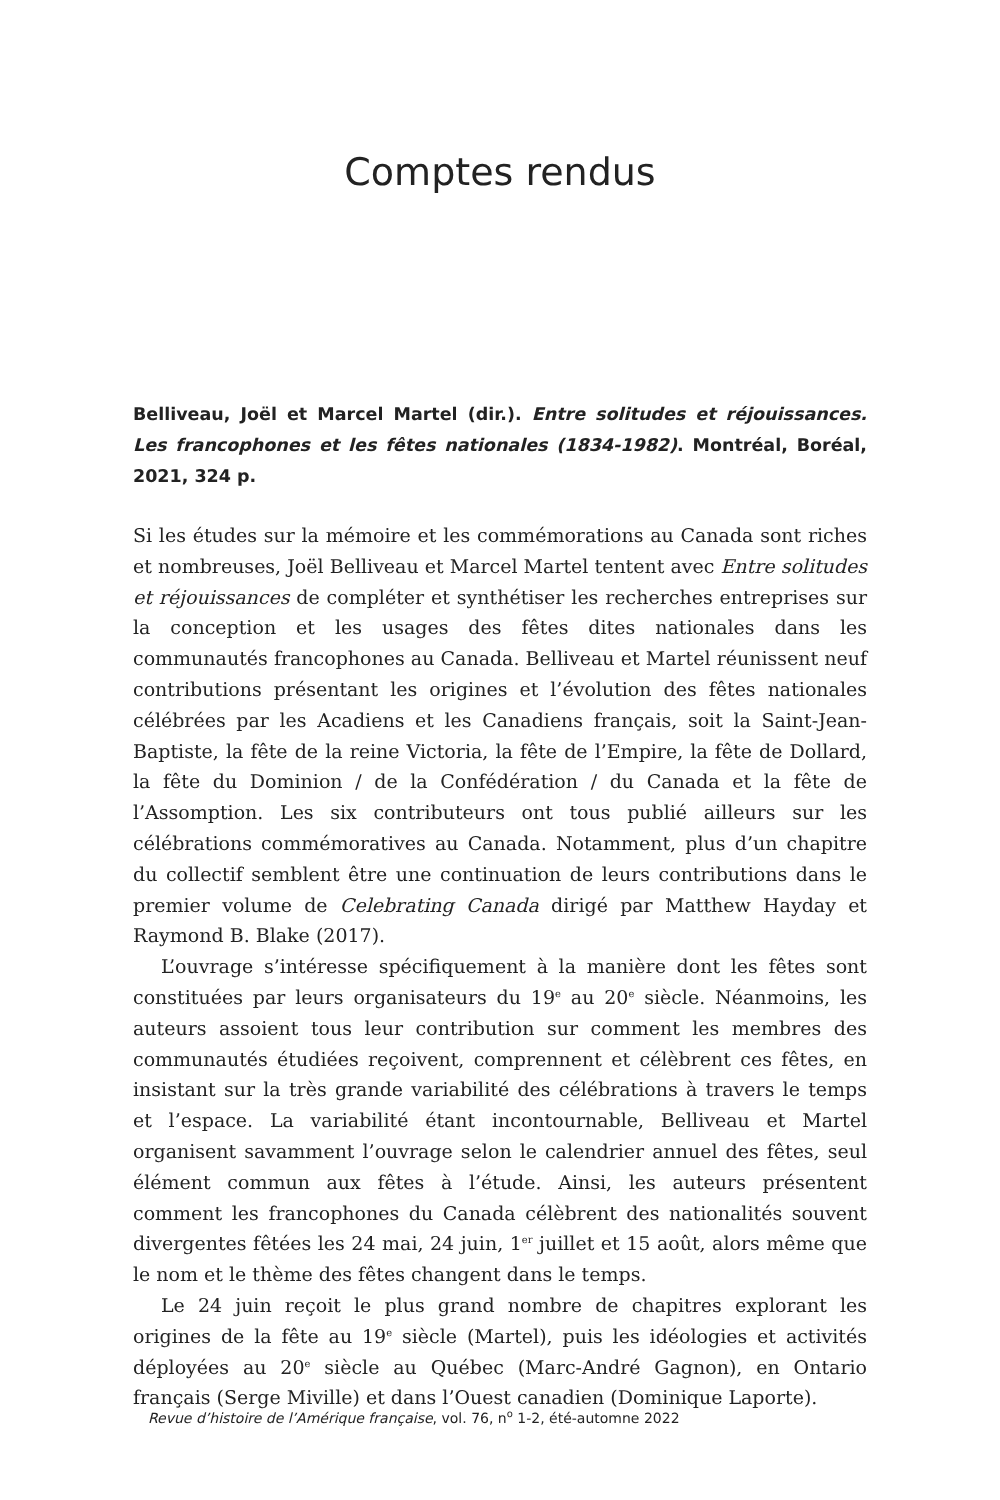Comptes rendus
Belliveau, Joël et Marcel Martel (dir.). Entre solitudes et réjouissances. Les francophones et les fêtes nationales (1834-1982). Montréal, Boréal, 2021, 324 p.
Si les études sur la mémoire et les commémorations au Canada sont riches et nombreuses, Joël Belliveau et Marcel Martel tentent avec Entre solitudes et réjouissances de compléter et synthétiser les recherches entreprises sur la conception et les usages des fêtes dites nationales dans les communautés francophones au Canada. Belliveau et Martel réunissent neuf contributions présentant les origines et l’évolution des fêtes nationales célébrées par les Acadiens et les Canadiens français, soit la Saint-Jean-Baptiste, la fête de la reine Victoria, la fête de l’Empire, la fête de Dollard, la fête du Dominion / de la Confédération / du Canada et la fête de l’Assomption. Les six contributeurs ont tous publié ailleurs sur les célébrations commémoratives au Canada. Notamment, plus d’un chapitre du collectif semblent être une continuation de leurs contributions dans le premier volume de Celebrating Canada dirigé par Matthew Hayday et Raymond B. Blake (2017).
L’ouvrage s’intéresse spécifiquement à la manière dont les fêtes sont constituées par leurs organisateurs du 19<sup>e</sup> au 20<sup>e</sup> siècle. Néanmoins, les auteurs assoient tous leur contribution sur comment les membres des communautés étudiées reçoivent, comprennent et célèbrent ces fêtes, en insistant sur la très grande variabilité des célébrations à travers le temps et l’espace. La variabilité étant incontournable, Belliveau et Martel organisent savamment l’ouvrage selon le calendrier annuel des fêtes, seul élément commun aux fêtes à l’étude. Ainsi, les auteurs présentent comment les francophones du Canada célèbrent des nationalités souvent divergentes fêtées les 24 mai, 24 juin, 1<sup>er</sup> juillet et 15 août, alors même que le nom et le thème des fêtes changent dans le temps.
Le 24 juin reçoit le plus grand nombre de chapitres explorant les origines de la fête au 19<sup>e</sup> siècle (Martel), puis les idéologies et activités déployées au 20<sup>e</sup> siècle au Québec (Marc-André Gagnon), en Ontario français (Serge Miville) et dans l’Ouest canadien (Dominique Laporte).
Revue d’histoire de l’Amérique française, vol. 76, n<sup>o</sup> 1-2, été-automne 2022